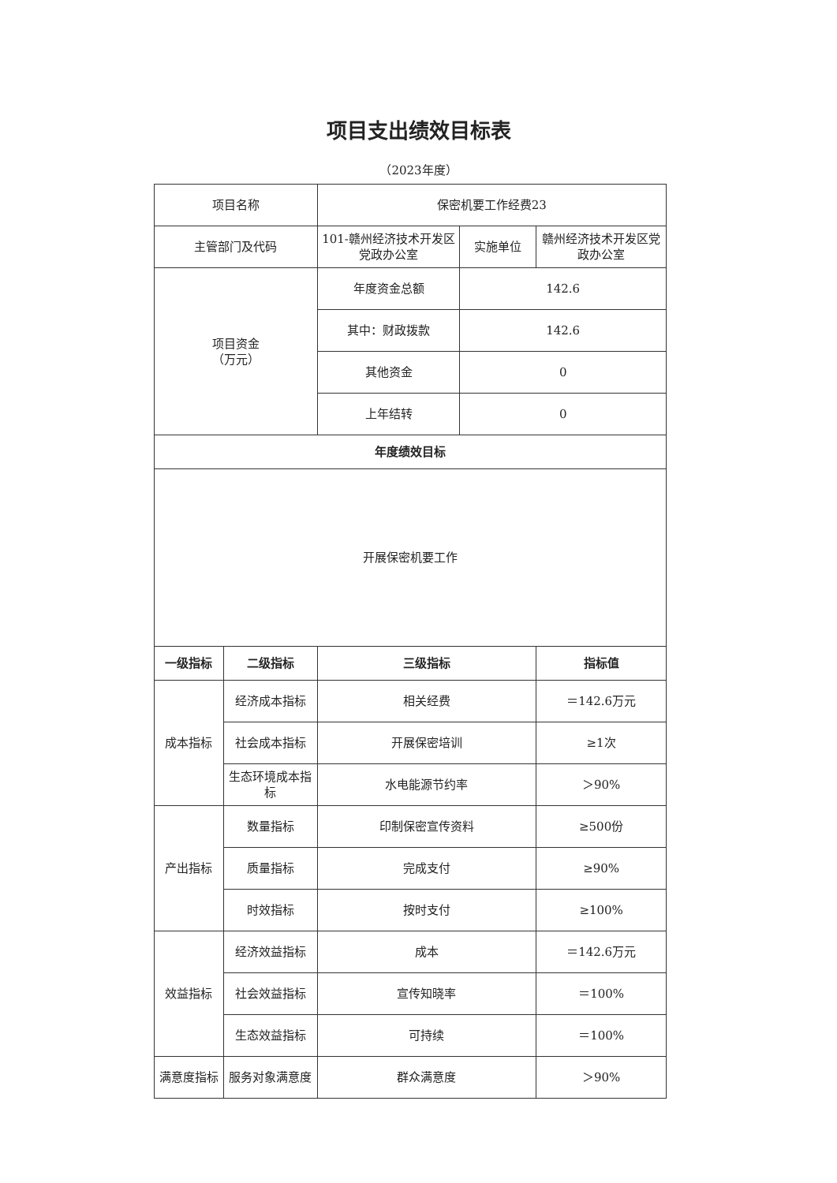项目支出绩效目标表
（2023年度）
| 项目名称 | | 保密机要工作经费23 | | |
| 主管部门及代码 | | 101-赣州经济技术开发区党政办公室 | 实施单位 | 赣州经济技术开发区党政办公室 |
| 项目资金 （万元） | | 年度资金总额 | 142.6 | |
| | | 其中：财政拨款 | 142.6 | |
| | | 其他资金 | 0 | |
| | | 上年结转 | 0 | |
| 年度绩效目标 | | | | |
| 开展保密机要工作 | | | | |
| 一级指标 | 二级指标 | 三级指标 | | 指标值 |
| 成本指标 | 经济成本指标 | 相关经费 | | ＝142.6万元 |
| | 社会成本指标 | 开展保密培训 | | ≥1次 |
| | 生态环境成本指标 | 水电能源节约率 | | ＞90% |
| 产出指标 | 数量指标 | 印制保密宣传资料 | | ≥500份 |
| | 质量指标 | 完成支付 | | ≥90% |
| | 时效指标 | 按时支付 | | ≥100% |
| 效益指标 | 经济效益指标 | 成本 | | ＝142.6万元 |
| | 社会效益指标 | 宣传知晓率 | | ＝100% |
| | 生态效益指标 | 可持续 | | ＝100% |
| 满意度指标 | 服务对象满意度 | 群众满意度 | | ＞90% |